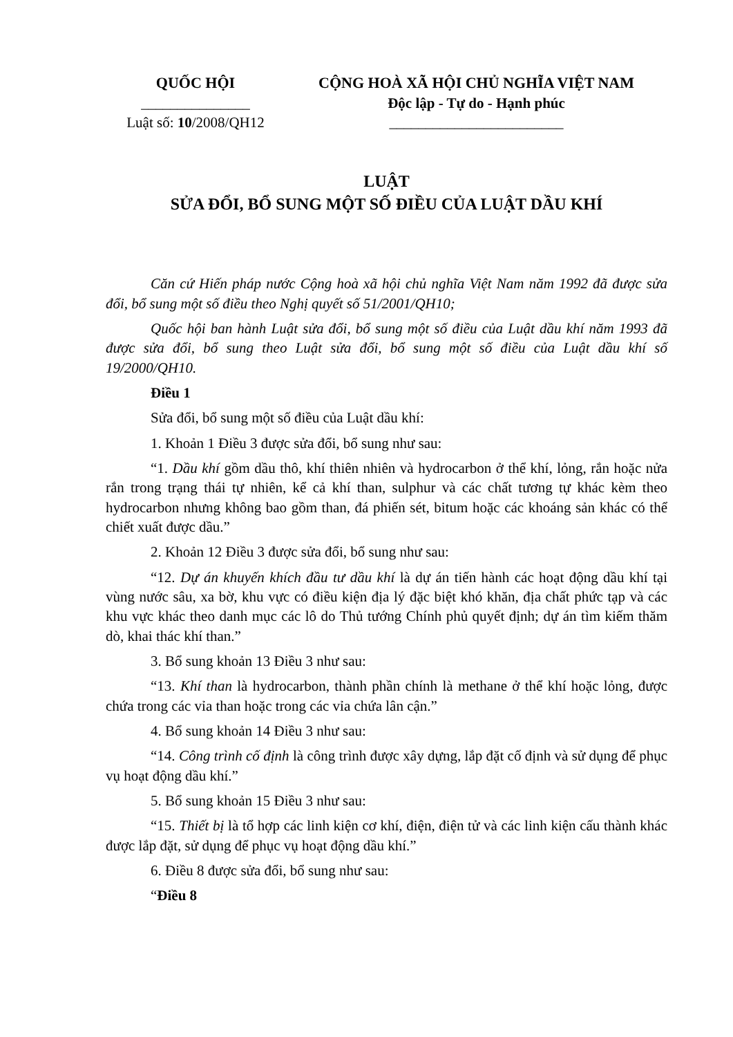QUỐC HỘI
_______________
Luật số: 10/2008/QH12
CỘNG HOÀ XÃ HỘI CHỦ NGHĨA VIỆT NAM
Độc lập - Tự do - Hạnh phúc
________________________
LUẬT
SỬA ĐỔI, BỔ SUNG MỘT SỐ ĐIỀU CỦA LUẬT DẦU KHÍ
Căn cứ Hiến pháp nước Cộng hoà xã hội chủ nghĩa Việt Nam năm 1992 đã được sửa đổi, bổ sung một số điều theo Nghị quyết số 51/2001/QH10;
Quốc hội ban hành Luật sửa đổi, bổ sung một số điều của Luật dầu khí năm 1993 đã được sửa đổi, bổ sung theo Luật sửa đổi, bổ sung một số điều của Luật dầu khí số 19/2000/QH10.
Điều 1
Sửa đổi, bổ sung một số điều của Luật dầu khí:
1. Khoản 1 Điều 3 được sửa đổi, bổ sung như sau:
“1. Dầu khí gồm dầu thô, khí thiên nhiên và hydrocarbon ở thể khí, lỏng, rắn hoặc nửa rắn trong trạng thái tự nhiên, kể cả khí than, sulphur và các chất tương tự khác kèm theo hydrocarbon nhưng không bao gồm than, đá phiến sét, bitum hoặc các khoáng sản khác có thể chiết xuất được dầu.”
2. Khoản 12 Điều 3 được sửa đổi, bổ sung như sau:
“12. Dự án khuyến khích đầu tư dầu khí là dự án tiến hành các hoạt động dầu khí tại vùng nước sâu, xa bờ, khu vực có điều kiện địa lý đặc biệt khó khăn, địa chất phức tạp và các khu vực khác theo danh mục các lô do Thủ tướng Chính phủ quyết định; dự án tìm kiếm thăm dò, khai thác khí than.”
3. Bổ sung khoản 13 Điều 3 như sau:
“13. Khí than là hydrocarbon, thành phần chính là methane ở thể khí hoặc lỏng, được chứa trong các vỉa than hoặc trong các vỉa chứa lân cận.”
4. Bổ sung khoản 14 Điều 3 như sau:
“14. Công trình cố định là công trình được xây dựng, lắp đặt cố định và sử dụng để phục vụ hoạt động dầu khí.”
5. Bổ sung khoản 15 Điều 3 như sau:
“15. Thiết bị là tổ hợp các linh kiện cơ khí, điện, điện tử và các linh kiện cấu thành khác được lắp đặt, sử dụng để phục vụ hoạt động dầu khí.”
6. Điều 8 được sửa đổi, bổ sung như sau:
“Điều 8